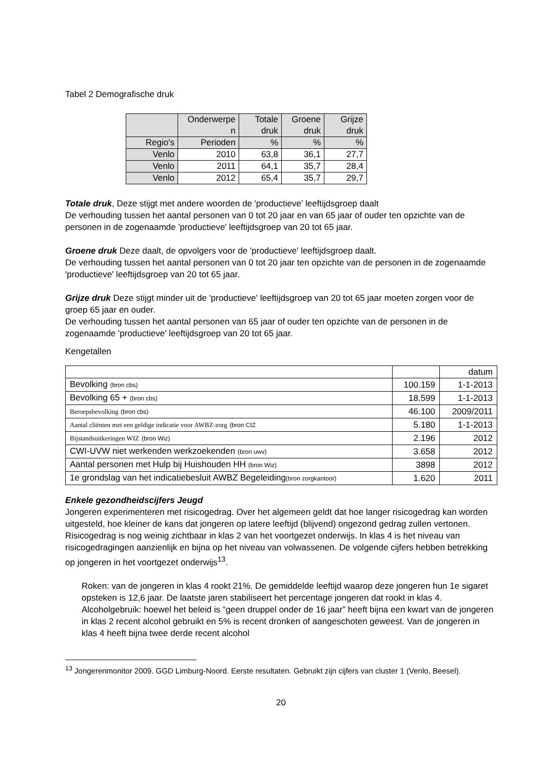Tabel 2 Demografische druk
| | Onderwerpe n | Totale druk | Groene druk | Grijze druk |
| Regio's | Perioden | % | % | % |
| Venlo | 2010 | 63,8 | 36,1 | 27,7 |
| Venlo | 2011 | 64,1 | 35,7 | 28,4 |
| Venlo | 2012 | 65,4 | 35,7 | 29,7 |
Totale druk, Deze stijgt met andere woorden de 'productieve' leeftijdsgroep daalt
De verhouding tussen het aantal personen van 0 tot 20 jaar en van 65 jaar of ouder ten opzichte van de personen in de zogenaamde 'productieve' leeftijdsgroep van 20 tot 65 jaar.
Groene druk Deze daalt, de opvolgers voor de 'productieve' leeftijdsgroep daalt.
De verhouding tussen het aantal personen van 0 tot 20 jaar ten opzichte van de personen in de zogenaamde 'productieve' leeftijdsgroep van 20 tot 65 jaar.
Grijze druk Deze stijgt minder uit de 'productieve' leeftijdsgroep van 20 tot 65 jaar moeten zorgen voor de groep 65 jaar en ouder.
De verhouding tussen het aantal personen van 65 jaar of ouder ten opzichte van de personen in de zogenaamde 'productieve' leeftijdsgroep van 20 tot 65 jaar.
Kengetallen
| | | datum |
| Bevolking (bron cbs) | 100.159 | 1-1-2013 |
| Bevolking 65 + (bron cbs) | 18.599 | 1-1-2013 |
| Beroepsbevolking (bron cbs) | 46.100 | 2009/2011 |
| Aantal cliënten met een geldige indicatie voor AWBZ-zorg (bron CIZ | 5.180 | 1-1-2013 |
| Bijstandsuitkeringen WIZ (bron Wiz) | 2.196 | 2012 |
| CWI-UVW niet werkenden werkzoekenden (bron uwv) | 3.658 | 2012 |
| Aantal personen met Hulp bij Huishouden HH (bron Wiz) | 3898 | 2012 |
| 1e grondslag van het indicatiebesluit AWBZ Begeleiding (bron zorgkantoor) | 1.620 | 2011 |
Enkele gezondheidscijfers Jeugd
Jongeren experimenteren met risicogedrag. Over het algemeen geldt dat hoe langer risicogedrag kan worden uitgesteld, hoe kleiner de kans dat jongeren op latere leeftijd (blijvend) ongezond gedrag zullen vertonen.
Risicogedrag is nog weinig zichtbaar in klas 2 van het voortgezet onderwijs. In klas 4 is het niveau van risicogedragingen aanzienlijk en bijna op het niveau van volwassenen. De volgende cijfers hebben betrekking op jongeren in het voortgezet onderwijs<sup>13</sup>.
Roken: van de jongeren in klas 4 rookt 21%. De gemiddelde leeftijd waarop deze jongeren hun 1e sigaret opsteken is 12,6 jaar. De laatste jaren stabiliseert het percentage jongeren dat rookt in klas 4.
Alcoholgebruik: hoewel het beleid is “geen druppel onder de 16 jaar” heeft bijna een kwart van de jongeren in klas 2 recent alcohol gebruikt en 5% is recent dronken of aangeschoten geweest. Van de jongeren in klas 4 heeft bijna twee derde recent alcohol
<sup>13</sup> Jongerenmonitor 2009. GGD Limburg-Noord. Eerste resultaten. Gebruikt zijn cijfers van cluster 1 (Venlo, Beesel).
20